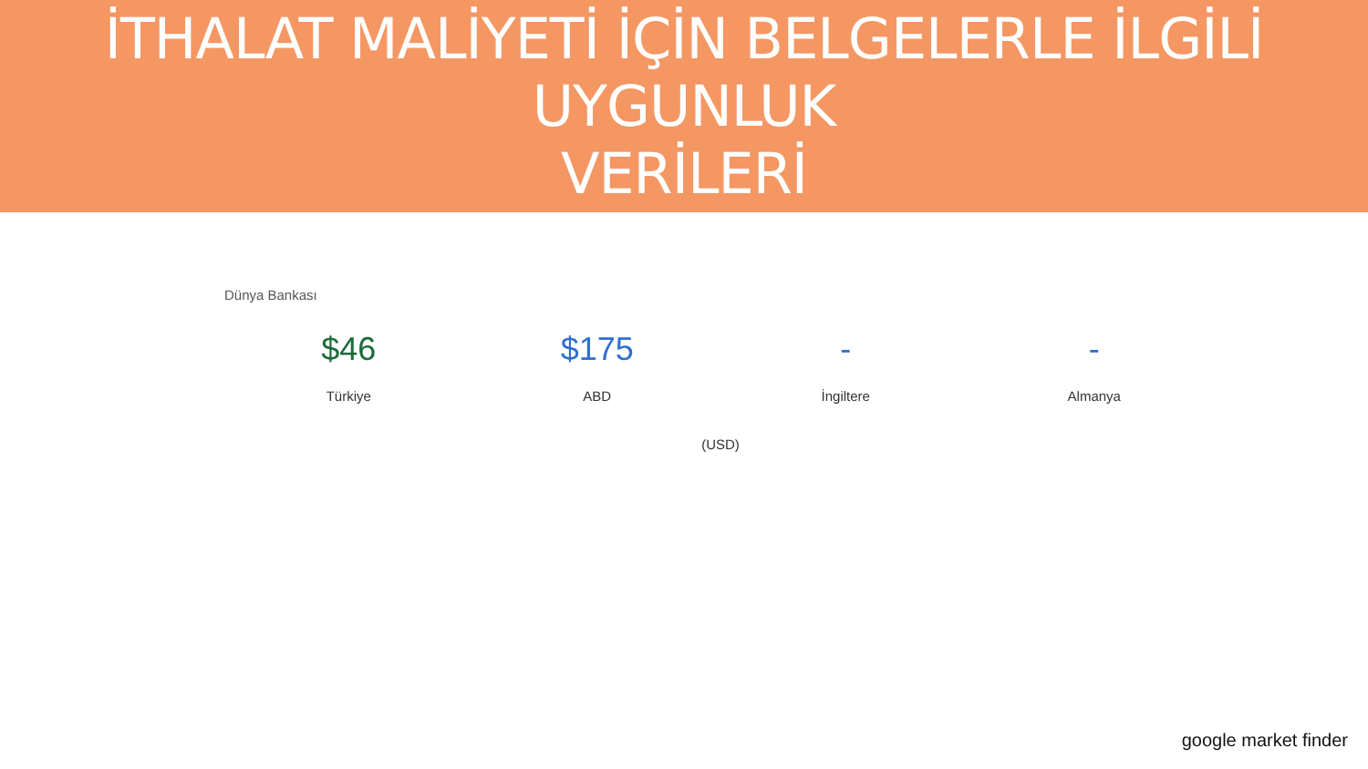İTHALAT MALİYETİ İÇİN BELGELERLE İLGİLİ UYGUNLUK
VERİLERİ
Dünya Bankası
$46
Türkiye
$175
ABD
-
İngiltere
-
Almanya
(USD)
google market finder